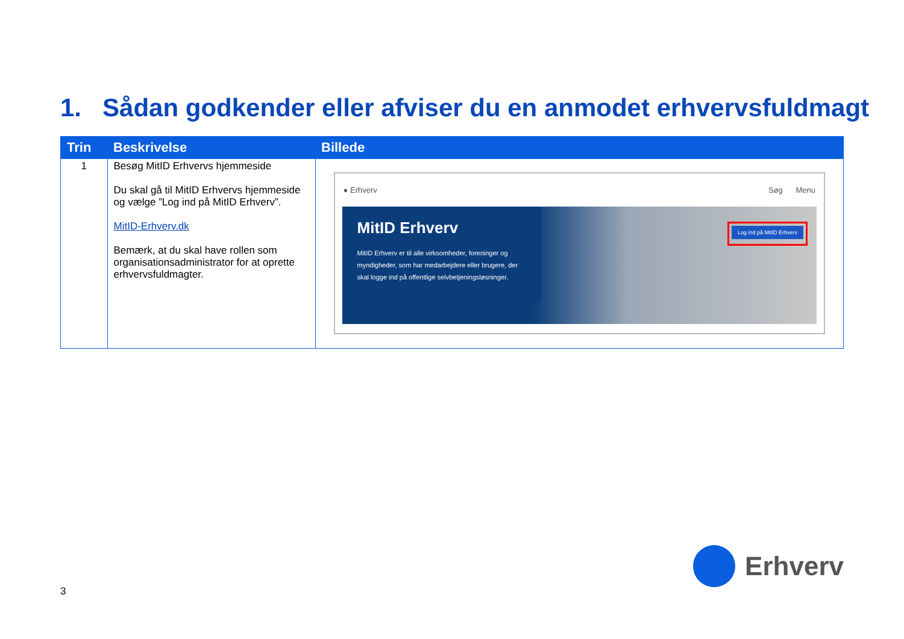1. Sådan godkender eller afviser du en anmodet erhvervsfuldmagt
| Trin | Beskrivelse | Billede |
| --- | --- | --- |
| 1 | Besøg MitID Erhvervs hjemmeside Du skal gå til MitID Erhvervs hjemmeside og vælge ”Log ind på MitID Erhverv”. MitID-Erhverv.dk Bemærk, at du skal have rollen som organisationsadministrator for at oprette erhvervsfuldmagter. | ● Erhverv Søg Menu MitID Erhverv MitID Erhverv er til alle virksomheder, foreninger og myndigheder, som har medarbejdere eller brugere, der skal logge ind på offentlige selvbetjeningsløsninger. Log ind på MitID Erhverv |
3
Erhverv